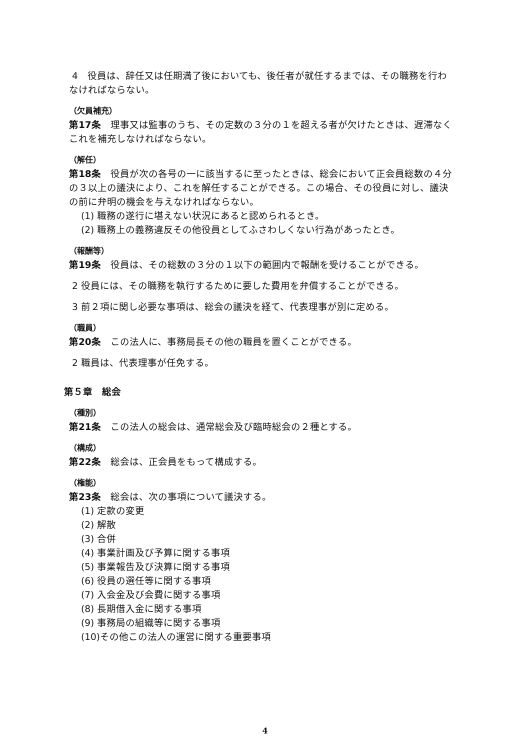4　役員は、辞任又は任期満了後においても、後任者が就任するまでは、その職務を行わなければならない。
（欠員補充）
第17条　理事又は監事のうち、その定数の３分の１を超える者が欠けたときは、遅滞なくこれを補充しなければならない。
（解任）
第18条　役員が次の各号の一に該当するに至ったときは、総会において正会員総数の４分の３以上の議決により、これを解任することができる。この場合、その役員に対し、議決の前に弁明の機会を与えなければならない。
(1) 職務の遂行に堪えない状況にあると認められるとき。
(2) 職務上の義務違反その他役員としてふさわしくない行為があったとき。
（報酬等）
第19条　役員は、その総数の３分の１以下の範囲内で報酬を受けることができる。
2 役員には、その職務を執行するために要した費用を弁償することができる。
3 前２項に関し必要な事項は、総会の議決を経て、代表理事が別に定める。
（職員）
第20条　この法人に、事務局長その他の職員を置くことができる。
2 職員は、代表理事が任免する。
第５章　総会
（種別）
第21条　この法人の総会は、通常総会及び臨時総会の２種とする。
（構成）
第22条　総会は、正会員をもって構成する。
（権能）
第23条　総会は、次の事項について議決する。
(1) 定款の変更
(2) 解散
(3) 合併
(4) 事業計画及び予算に関する事項
(5) 事業報告及び決算に関する事項
(6) 役員の選任等に関する事項
(7) 入会金及び会費に関する事項
(8) 長期借入金に関する事項
(9) 事務局の組織等に関する事項
(10)その他この法人の運営に関する重要事項
4